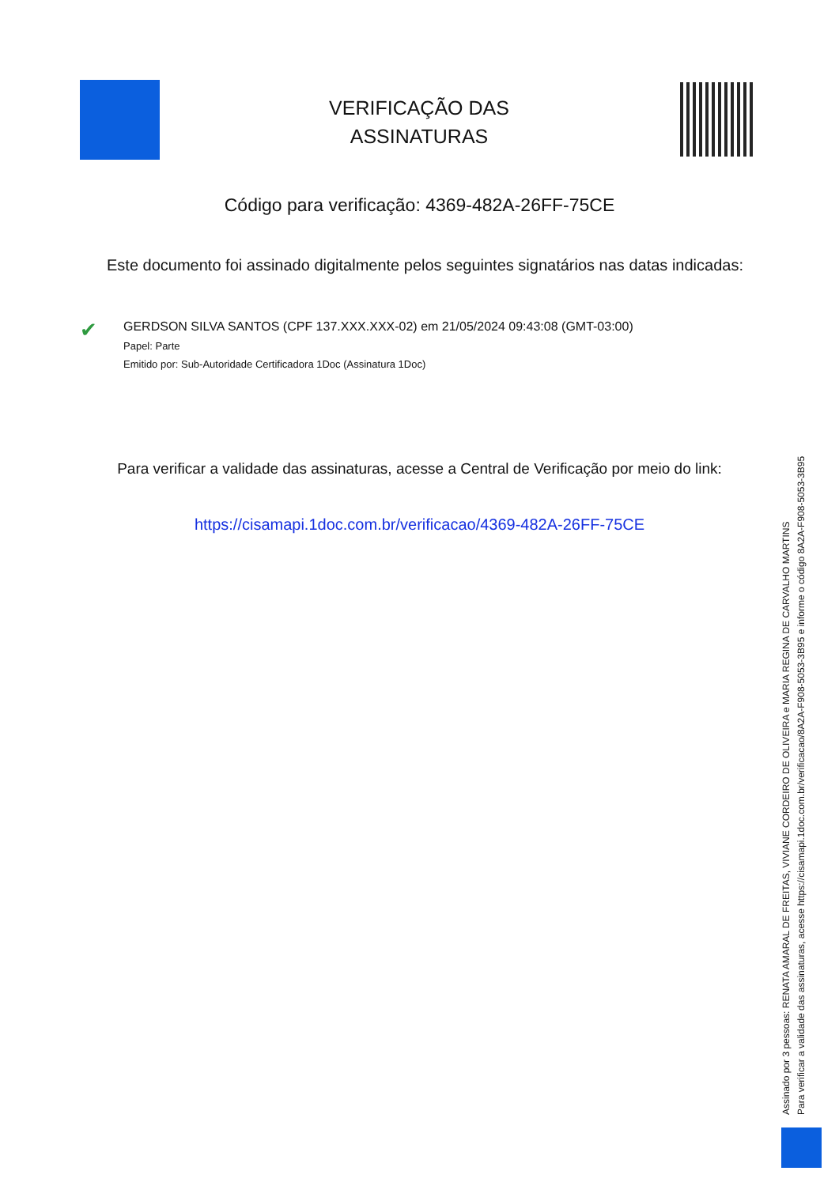VERIFICAÇÃO DAS ASSINATURAS
Código para verificação: 4369-482A-26FF-75CE
Este documento foi assinado digitalmente pelos seguintes signatários nas datas indicadas:
✔
GERDSON SILVA SANTOS (CPF 137.XXX.XXX-02) em 21/05/2024 09:43:08 (GMT-03:00)
Papel: Parte
Emitido por: Sub-Autoridade Certificadora 1Doc (Assinatura 1Doc)
Para verificar a validade das assinaturas, acesse a Central de Verificação por meio do link:
https://cisamapi.1doc.com.br/verificacao/4369-482A-26FF-75CE
Assinado por 3 pessoas: RENATA AMARAL DE FREITAS, VIVIANE CORDEIRO DE OLIVEIRA e MARIA REGINA DE CARVALHO MARTINS
Para verificar a validade das assinaturas, acesse https://cisamapi.1doc.com.br/verificacao/8A2A-F908-5053-3B95 e informe o código 8A2A-F908-5053-3B95